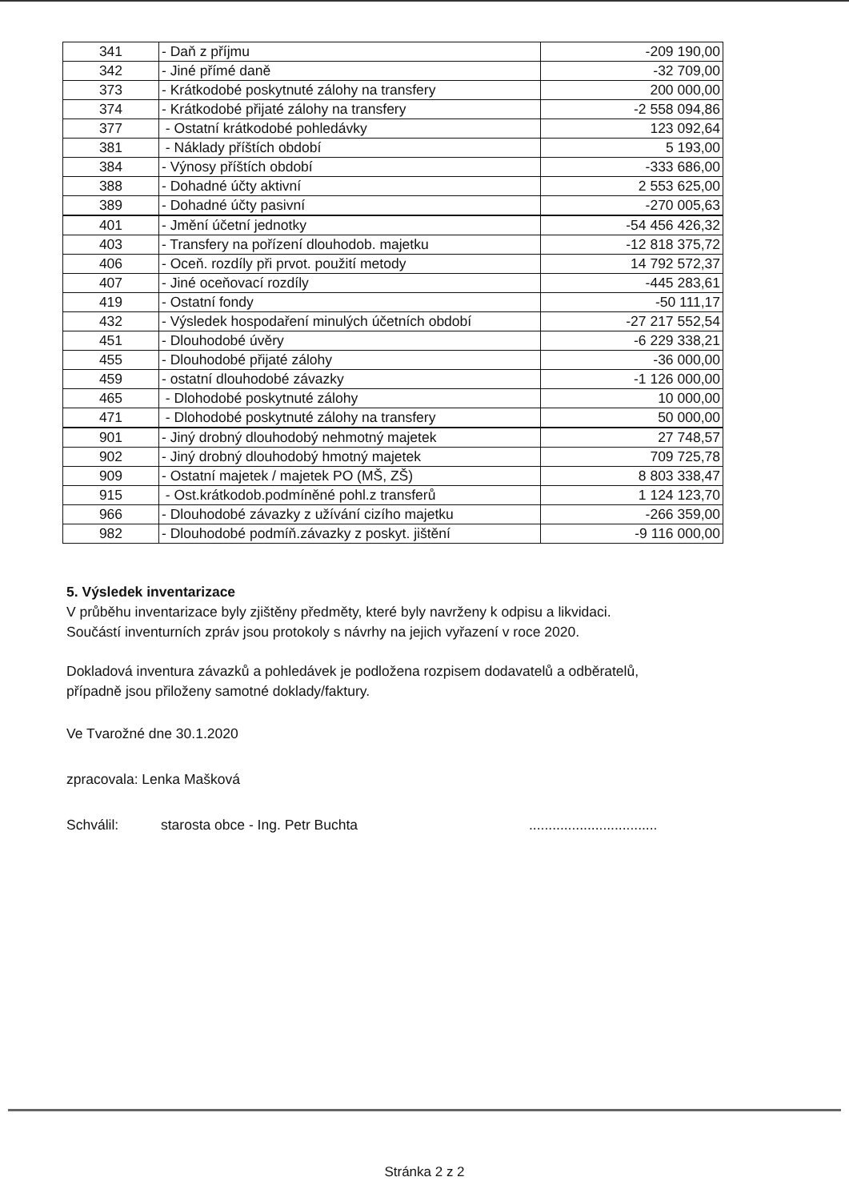| 341 | - Daň z příjmu | -209 190,00 |
| 342 | - Jiné přímé daně | -32 709,00 |
| 373 | - Krátkodobé poskytnuté zálohy na transfery | 200 000,00 |
| 374 | - Krátkodobé přijaté zálohy na transfery | -2 558 094,86 |
| 377 | - Ostatní krátkodobé pohledávky | 123 092,64 |
| 381 | - Náklady příštích období | 5 193,00 |
| 384 | - Výnosy příštích období | -333 686,00 |
| 388 | - Dohadné účty aktivní | 2 553 625,00 |
| 389 | - Dohadné účty pasivní | -270 005,63 |
| 401 | - Jmění účetní jednotky | -54 456 426,32 |
| 403 | - Transfery na pořízení dlouhodob. majetku | -12 818 375,72 |
| 406 | - Oceň. rozdíly při prvot. použití metody | 14 792 572,37 |
| 407 | - Jiné oceňovací rozdíly | -445 283,61 |
| 419 | - Ostatní fondy | -50 111,17 |
| 432 | - Výsledek hospodaření minulých účetních období | -27 217 552,54 |
| 451 | - Dlouhodobé úvěry | -6 229 338,21 |
| 455 | - Dlouhodobé přijaté zálohy | -36 000,00 |
| 459 | - ostatní dlouhodobé závazky | -1 126 000,00 |
| 465 | - Dlohodobé poskytnuté zálohy | 10 000,00 |
| 471 | - Dlohodobé poskytnuté zálohy na transfery | 50 000,00 |
| 901 | - Jiný drobný dlouhodobý nehmotný majetek | 27 748,57 |
| 902 | - Jiný drobný dlouhodobý hmotný majetek | 709 725,78 |
| 909 | - Ostatní majetek / majetek PO (MŠ, ZŠ) | 8 803 338,47 |
| 915 | - Ost.krátkodob.podmíněné pohl.z transferů | 1 124 123,70 |
| 966 | - Dlouhodobé závazky z užívání cizího majetku | -266 359,00 |
| 982 | - Dlouhodobé podmíň.závazky z poskyt. jištění | -9 116 000,00 |
5. Výsledek inventarizace
V průběhu inventarizace byly zjištěny předměty, které byly navrženy k odpisu a likvidaci.
Součástí inventurních zpráv jsou protokoly s návrhy na jejich vyřazení v roce 2020.
Dokladová inventura závazků a pohledávek je podložena rozpisem dodavatelů a odběratelů,
případně jsou přiloženy samotné doklady/faktury.
Ve Tvarožné dne 30.1.2020
zpracovala: Lenka Mašková
Schválil: starosta obce - Ing. Petr Buchta.................................
Stránka 2 z 2